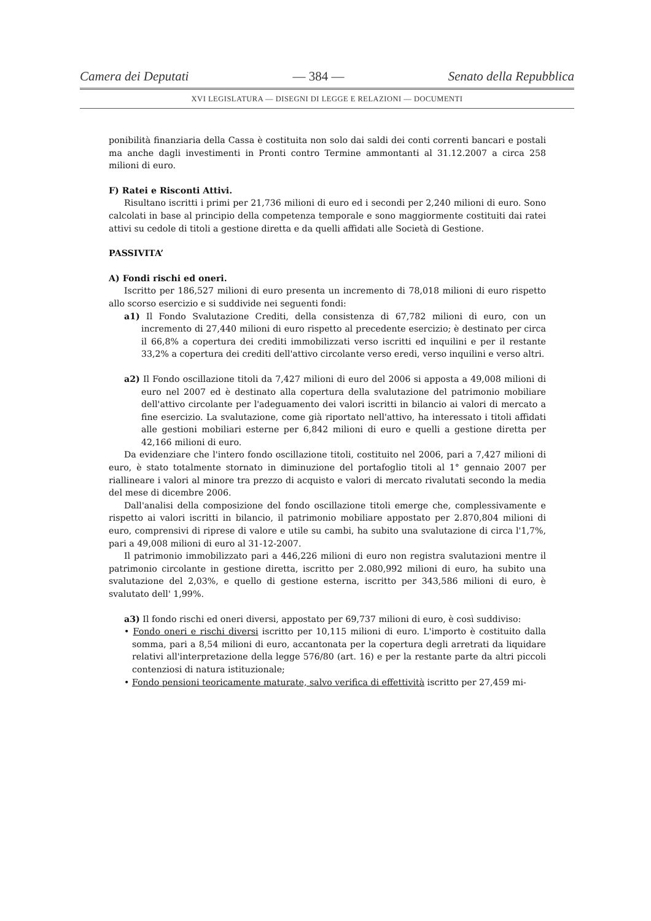Camera dei Deputati — 384 — Senato della Repubblica
XVI LEGISLATURA — DISEGNI DI LEGGE E RELAZIONI — DOCUMENTI
ponibilità finanziaria della Cassa è costituita non solo dai saldi dei conti correnti bancari e postali ma anche dagli investimenti in Pronti contro Termine ammontanti al 31.12.2007 a circa 258 milioni di euro.
F) Ratei e Risconti Attivi.
Risultano iscritti i primi per 21,736 milioni di euro ed i secondi per 2,240 milioni di euro. Sono calcolati in base al principio della competenza temporale e sono maggiormente costituiti dai ratei attivi su cedole di titoli a gestione diretta e da quelli affidati alle Società di Gestione.
PASSIVITA’
A) Fondi rischi ed oneri.
Iscritto per 186,527 milioni di euro presenta un incremento di 78,018 milioni di euro rispetto allo scorso esercizio e si suddivide nei seguenti fondi:
a1) Il Fondo Svalutazione Crediti, della consistenza di 67,782 milioni di euro, con un incremento di 27,440 milioni di euro rispetto al precedente esercizio; è destinato per circa il 66,8% a copertura dei crediti immobilizzati verso iscritti ed inquilini e per il restante 33,2% a copertura dei crediti dell'attivo circolante verso eredi, verso inquilini e verso altri.
a2) Il Fondo oscillazione titoli da 7,427 milioni di euro del 2006 si apposta a 49,008 milioni di euro nel 2007 ed è destinato alla copertura della svalutazione del patrimonio mobiliare dell'attivo circolante per l'adeguamento dei valori iscritti in bilancio ai valori di mercato a fine esercizio. La svalutazione, come già riportato nell'attivo, ha interessato i titoli affidati alle gestioni mobiliari esterne per 6,842 milioni di euro e quelli a gestione diretta per 42,166 milioni di euro.
Da evidenziare che l'intero fondo oscillazione titoli, costituito nel 2006, pari a 7,427 milioni di euro, è stato totalmente stornato in diminuzione del portafoglio titoli al 1° gennaio 2007 per riallineare i valori al minore tra prezzo di acquisto e valori di mercato rivalutati secondo la media del mese di dicembre 2006.
Dall'analisi della composizione del fondo oscillazione titoli emerge che, complessivamente e rispetto ai valori iscritti in bilancio, il patrimonio mobiliare appostato per 2.870,804 milioni di euro, comprensivi di riprese di valore e utile su cambi, ha subito una svalutazione di circa l'1,7%, pari a 49,008 milioni di euro al 31-12-2007.
Il patrimonio immobilizzato pari a 446,226 milioni di euro non registra svalutazioni mentre il patrimonio circolante in gestione diretta, iscritto per 2.080,992 milioni di euro, ha subito una svalutazione del 2,03%, e quello di gestione esterna, iscritto per 343,586 milioni di euro, è svalutato dell' 1,99%.
a3) Il fondo rischi ed oneri diversi, appostato per 69,737 milioni di euro, è così suddiviso:
• Fondo oneri e rischi diversi iscritto per 10,115 milioni di euro. L'importo è costituito dalla somma, pari a 8,54 milioni di euro, accantonata per la copertura degli arretrati da liquidare relativi all'interpretazione della legge 576/80 (art. 16) e per la restante parte da altri piccoli contenziosi di natura istituzionale;
• Fondo pensioni teoricamente maturate, salvo verifica di effettività iscritto per 27,459 mi-